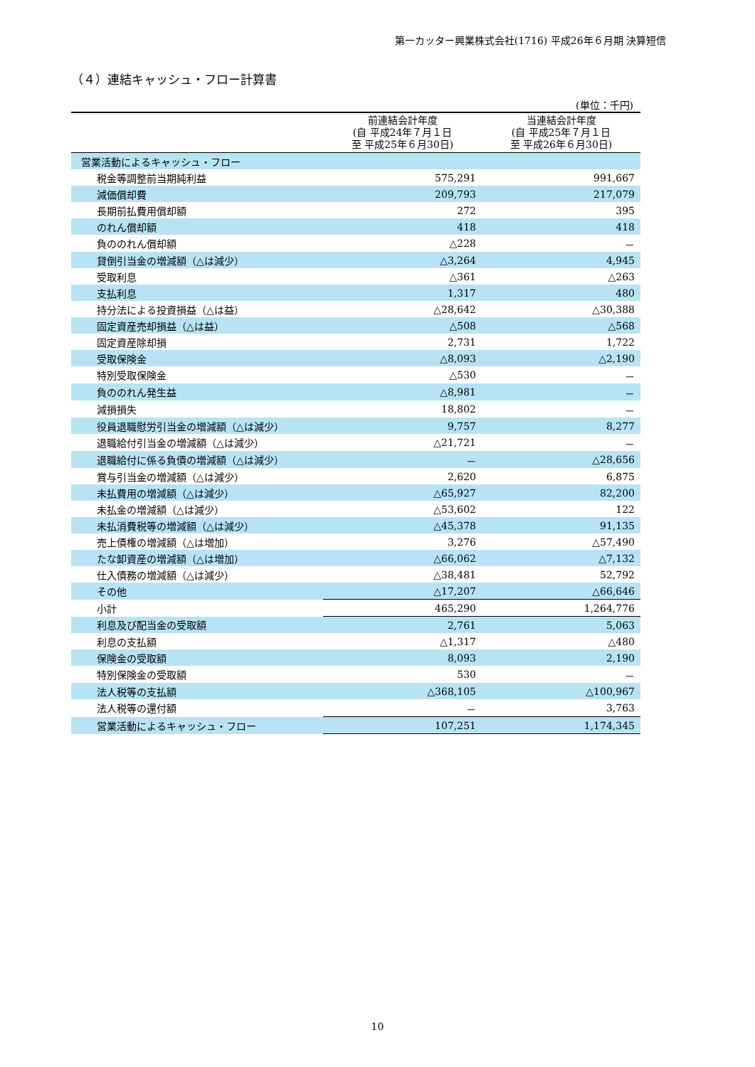第一カッター興業株式会社(1716) 平成26年６月期 決算短信
（４）連結キャッシュ・フロー計算書
(単位：千円)
| | 前連結会計年度 (自 平成24年７月１日 至 平成25年６月30日) | 当連結会計年度 (自 平成25年７月１日 至 平成26年６月30日) |
| --- | --- | --- |
| 営業活動によるキャッシュ・フロー | | |
| 税金等調整前当期純利益 | 575,291 | 991,667 |
| 減価償却費 | 209,793 | 217,079 |
| 長期前払費用償却額 | 272 | 395 |
| のれん償却額 | 418 | 418 |
| 負ののれん償却額 | △228 | － |
| 貸倒引当金の増減額（△は減少） | △3,264 | 4,945 |
| 受取利息 | △361 | △263 |
| 支払利息 | 1,317 | 480 |
| 持分法による投資損益（△は益） | △28,642 | △30,388 |
| 固定資産売却損益（△は益） | △508 | △568 |
| 固定資産除却損 | 2,731 | 1,722 |
| 受取保険金 | △8,093 | △2,190 |
| 特別受取保険金 | △530 | － |
| 負ののれん発生益 | △8,981 | － |
| 減損損失 | 18,802 | － |
| 役員退職慰労引当金の増減額（△は減少） | 9,757 | 8,277 |
| 退職給付引当金の増減額（△は減少） | △21,721 | － |
| 退職給付に係る負債の増減額（△は減少） | － | △28,656 |
| 賞与引当金の増減額（△は減少） | 2,620 | 6,875 |
| 未払費用の増減額（△は減少） | △65,927 | 82,200 |
| 未払金の増減額（△は減少） | △53,602 | 122 |
| 未払消費税等の増減額（△は減少） | △45,378 | 91,135 |
| 売上債権の増減額（△は増加） | 3,276 | △57,490 |
| たな卸資産の増減額（△は増加） | △66,062 | △7,132 |
| 仕入債務の増減額（△は減少） | △38,481 | 52,792 |
| その他 | △17,207 | △66,646 |
| 小計 | 465,290 | 1,264,776 |
| 利息及び配当金の受取額 | 2,761 | 5,063 |
| 利息の支払額 | △1,317 | △480 |
| 保険金の受取額 | 8,093 | 2,190 |
| 特別保険金の受取額 | 530 | － |
| 法人税等の支払額 | △368,105 | △100,967 |
| 法人税等の還付額 | － | 3,763 |
| 営業活動によるキャッシュ・フロー | 107,251 | 1,174,345 |
10